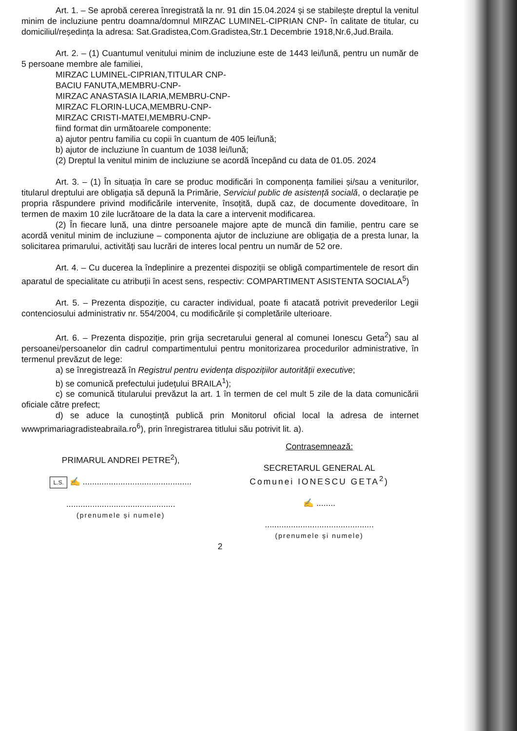Art. 1. – Se aprobă cererea înregistrată la nr. 91 din 15.04.2024 și se stabilește dreptul la venitul minim de incluziune pentru doamna/domnul MIRZAC LUMINEL-CIPRIAN CNP- în calitate de titular, cu domiciliul/reședința la adresa: Sat.Gradistea,Com.Gradistea,Str.1 Decembrie 1918,Nr.6,Jud.Braila.
Art. 2. – (1) Cuantumul venitului minim de incluziune este de 1443 lei/lună, pentru un număr de 5 persoane membre ale familiei,
MIRZAC LUMINEL-CIPRIAN,TITULAR CNP-
BACIU FANUTA,MEMBRU-CNP-
MIRZAC ANASTASIA ILARIA,MEMBRU-CNP-
MIRZAC FLORIN-LUCA,MEMBRU-CNP-
MIRZAC CRISTI-MATEI,MEMBRU-CNP-
fiind format din următoarele componente:
a) ajutor pentru familia cu copii în cuantum de 405 lei/lună;
b) ajutor de incluziune în cuantum de 1038 lei/lună;
(2) Dreptul la venitul minim de incluziune se acordă începând cu data de 01.05. 2024
Art. 3. – (1) În situația în care se produc modificări în componența familiei și/sau a veniturilor, titularul dreptului are obligația să depună la Primărie, Serviciul public de asistență socială, o declarație pe propria răspundere privind modificările intervenite, însoțită, după caz, de documente doveditoare, în termen de maxim 10 zile lucrătoare de la data la care a intervenit modificarea.
(2) În fiecare lună, una dintre persoanele majore apte de muncă din familie, pentru care se acordă venitul minim de incluziune – componenta ajutor de incluziune are obligația de a presta lunar, la solicitarea primarului, activități sau lucrări de interes local pentru un număr de 52 ore.
Art. 4. – Cu ducerea la îndeplinire a prezentei dispoziții se obligă compartimentele de resort din aparatul de specialitate cu atribuții în acest sens, respectiv: COMPARTIMENT ASISTENTA SOCIALA<sup>5</sup>)
Art. 5. – Prezenta dispoziție, cu caracter individual, poate fi atacată potrivit prevederilor Legii contenciosului administrativ nr. 554/2004, cu modificările și completările ulterioare.
Art. 6. – Prezenta dispoziție, prin grija secretarului general al comunei Ionescu Geta<sup>2</sup>) sau al persoanei/persoanelor din cadrul compartimentului pentru monitorizarea procedurilor administrative, în termenul prevăzut de lege:
a) se înregistrează în Registrul pentru evidența dispozițiilor autorității executive;
b) se comunică prefectului județului BRAILA<sup>1</sup>);
c) se comunică titularului prevăzut la art. 1 în termen de cel mult 5 zile de la data comunicării oficiale către prefect;
d) se aduce la cunoștință publică prin Monitorul oficial local la adresa de internet wwwprimariagradisteabraila.ro<sup>6</sup>), prin înregistrarea titlului său potrivit lit. a).
PRIMARUL ANDREI PETRE<sup>2</sup>),
L.S. ✍ ..............................................
..............................................
(prenumele și numele)
Contrasemnează:
SECRETARUL GENERAL AL
Comunei IONESCU GETA<sup>2</sup>)
✍ ........
..............................................
(prenumele și numele)
2